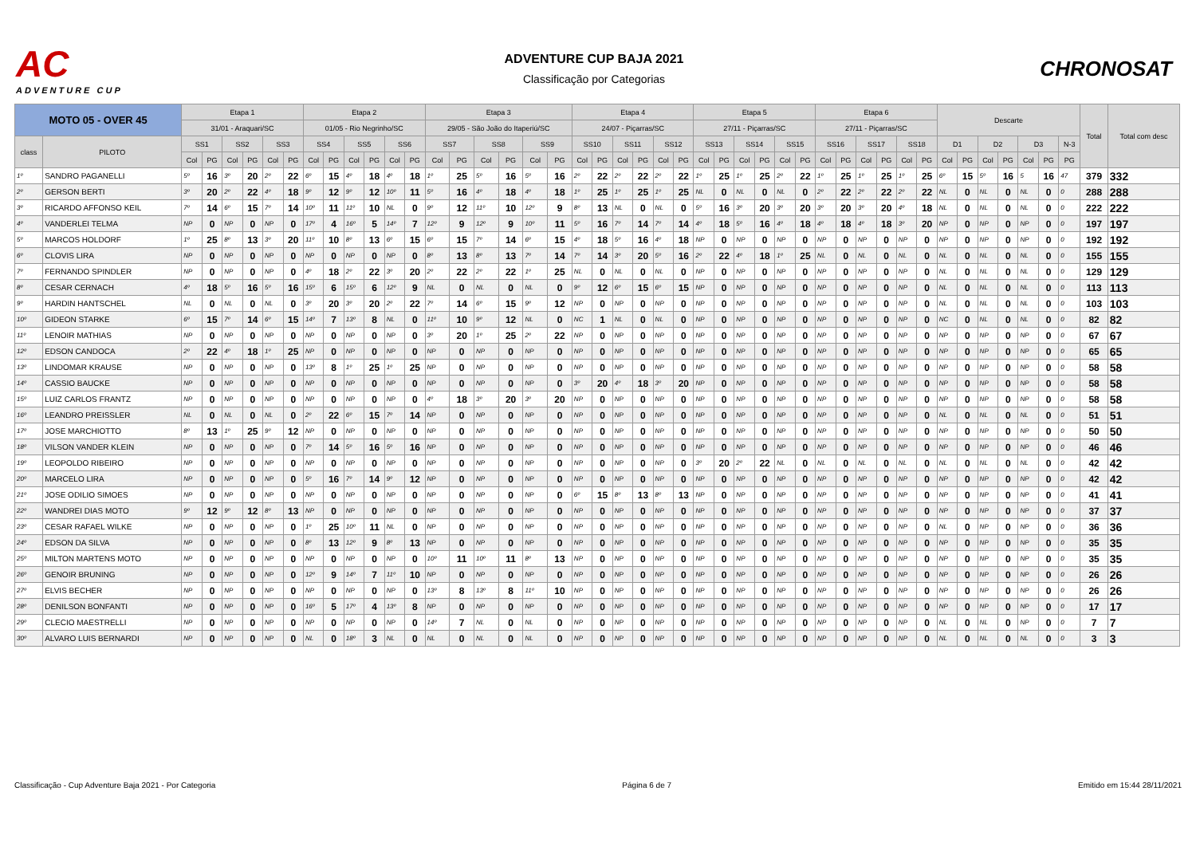AC
ADVENTURE CUP
ADVENTURE CUP BAJA 2021
Classificação por Categorias
CHRONOSAT
| MOTO 05 - OVER 45 | | Etapa 1 | | | | | | Etapa 2 | | | | | | Etapa 3 | | | | | | Etapa 4 | | | | | | Etapa 5 | | | | | | Etapa 6 | | | | | | Descarte | | | | | | | Total | Total com desc |
| --- | --- | --- | --- | --- | --- | --- | --- | --- | --- | --- | --- | --- | --- | --- | --- | --- | --- | --- | --- | --- | --- | --- | --- | --- | --- | --- | --- | --- | --- | --- | --- | --- | --- | --- | --- | --- | --- | --- | --- | --- | --- | --- | --- | --- | --- | --- |
| | | 31/01 - Araquari/SC | | | | | | 01/05 - Rio Negrinho/SC | | | | | | 29/05 - São João do Itaperiú/SC | | | | | | 24/07 - Piçarras/SC | | | | | | 27/11 - Piçarras/SC | | | | | | 27/11 - Piçarras/SC | | | | | | | | | | | | | | |
| class | PILOTO | SS1 | | SS2 | | SS3 | | SS4 | | SS5 | | SS6 | | SS7 | | SS8 | | SS9 | | SS10 | | SS11 | | SS12 | | SS13 | | SS14 | | SS15 | | SS16 | | SS17 | | SS18 | | D1 | | D2 | | D3 | | N-3 | | |
| | | Col | PG | Col | PG | Col | PG | Col | PG | Col | PG | Col | PG | Col | PG | Col | PG | Col | PG | Col | PG | Col | PG | Col | PG | Col | PG | Col | PG | Col | PG | Col | PG | Col | PG | Col | PG | Col | PG | Col | PG | Col | PG | PG | | |
| 1º | SANDRO PAGANELLI | 5º | 16 | 3º | 20 | 2º | 22 | 6º | 15 | 4º | 18 | 4º | 18 | 1º | 25 | 5º | 16 | 5º | 16 | 2º | 22 | 2º | 22 | 2º | 22 | 1º | 25 | 1º | 25 | 2º | 22 | 1º | 25 | 1º | 25 | 1º | 25 | 6º | 15 | 5º | 16 | 5 | 16 | 47 | 379 | 332 |
| 2º | GERSON BERTI | 3º | 20 | 2º | 22 | 4º | 18 | 9º | 12 | 9º | 12 | 10º | 11 | 5º | 16 | 4º | 18 | 4º | 18 | 1º | 25 | 1º | 25 | 1º | 25 | NL | 0 | NL | 0 | NL | 0 | 2º | 22 | 2º | 22 | 2º | 22 | NL | 0 | NL | 0 | NL | 0 | 0 | 288 | 288 |
| 3º | RICARDO AFFONSO KEIL | 7º | 14 | 6º | 15 | 7º | 14 | 10º | 11 | 11º | 10 | NL | 0 | 9º | 12 | 11º | 10 | 12º | 9 | 8º | 13 | NL | 0 | NL | 0 | 5º | 16 | 3º | 20 | 3º | 20 | 3º | 20 | 3º | 20 | 4º | 18 | NL | 0 | NL | 0 | NL | 0 | 0 | 222 | 222 |
| 4º | VANDERLEI TELMA | NP | 0 | NP | 0 | NP | 0 | 17º | 4 | 16º | 5 | 14º | 7 | 12º | 9 | 12º | 9 | 10º | 11 | 5º | 16 | 7º | 14 | 7º | 14 | 4º | 18 | 5º | 16 | 4º | 18 | 4º | 18 | 4º | 18 | 3º | 20 | NP | 0 | NP | 0 | NP | 0 | 0 | 197 | 197 |
| 5º | MARCOS HOLDORF | 1º | 25 | 8º | 13 | 3º | 20 | 11º | 10 | 8º | 13 | 6º | 15 | 6º | 15 | 7º | 14 | 6º | 15 | 4º | 18 | 5º | 16 | 4º | 18 | NP | 0 | NP | 0 | NP | 0 | NP | 0 | NP | 0 | NP | 0 | NP | 0 | NP | 0 | NP | 0 | 0 | 192 | 192 |
| 6º | CLOVIS LIRA | NP | 0 | NP | 0 | NP | 0 | NP | 0 | NP | 0 | NP | 0 | 8º | 13 | 8º | 13 | 7º | 14 | 7º | 14 | 3º | 20 | 5º | 16 | 2º | 22 | 4º | 18 | 1º | 25 | NL | 0 | NL | 0 | NL | 0 | NL | 0 | NL | 0 | NL | 0 | 0 | 155 | 155 |
| 7º | FERNANDO SPINDLER | NP | 0 | NP | 0 | NP | 0 | 4º | 18 | 2º | 22 | 3º | 20 | 2º | 22 | 2º | 22 | 1º | 25 | NL | 0 | NL | 0 | NL | 0 | NP | 0 | NP | 0 | NP | 0 | NP | 0 | NP | 0 | NP | 0 | NL | 0 | NL | 0 | NL | 0 | 0 | 129 | 129 |
| 8º | CESAR CERNACH | 4º | 18 | 5º | 16 | 5º | 16 | 15º | 6 | 15º | 6 | 12º | 9 | NL | 0 | NL | 0 | NL | 0 | 9º | 12 | 6º | 15 | 6º | 15 | NP | 0 | NP | 0 | NP | 0 | NP | 0 | NP | 0 | NP | 0 | NL | 0 | NL | 0 | NL | 0 | 0 | 113 | 113 |
| 9º | HARDIN HANTSCHEL | NL | 0 | NL | 0 | NL | 0 | 3º | 20 | 3º | 20 | 2º | 22 | 7º | 14 | 6º | 15 | 9º | 12 | NP | 0 | NP | 0 | NP | 0 | NP | 0 | NP | 0 | NP | 0 | NP | 0 | NP | 0 | NP | 0 | NL | 0 | NL | 0 | NL | 0 | 0 | 103 | 103 |
| 10º | GIDEON STARKE | 6º | 15 | 7º | 14 | 6º | 15 | 14º | 7 | 13º | 8 | NL | 0 | 11º | 10 | 9º | 12 | NL | 0 | NC | 1 | NL | 0 | NL | 0 | NP | 0 | NP | 0 | NP | 0 | NP | 0 | NP | 0 | NP | 0 | NC | 0 | NL | 0 | NL | 0 | 0 | 82 | 82 |
| 11º | LENOIR MATHIAS | NP | 0 | NP | 0 | NP | 0 | NP | 0 | NP | 0 | NP | 0 | 3º | 20 | 1º | 25 | 2º | 22 | NP | 0 | NP | 0 | NP | 0 | NP | 0 | NP | 0 | NP | 0 | NP | 0 | NP | 0 | NP | 0 | NP | 0 | NP | 0 | NP | 0 | 0 | 67 | 67 |
| 12º | EDSON CANDOCA | 2º | 22 | 4º | 18 | 1º | 25 | NP | 0 | NP | 0 | NP | 0 | NP | 0 | NP | 0 | NP | 0 | NP | 0 | NP | 0 | NP | 0 | NP | 0 | NP | 0 | NP | 0 | NP | 0 | NP | 0 | NP | 0 | NP | 0 | NP | 0 | NP | 0 | 0 | 65 | 65 |
| 13º | LINDOMAR KRAUSE | NP | 0 | NP | 0 | NP | 0 | 13º | 8 | 1º | 25 | 1º | 25 | NP | 0 | NP | 0 | NP | 0 | NP | 0 | NP | 0 | NP | 0 | NP | 0 | NP | 0 | NP | 0 | NP | 0 | NP | 0 | NP | 0 | NP | 0 | NP | 0 | NP | 0 | 0 | 58 | 58 |
| 14º | CASSIO BAUCKE | NP | 0 | NP | 0 | NP | 0 | NP | 0 | NP | 0 | NP | 0 | NP | 0 | NP | 0 | NP | 0 | 3º | 20 | 4º | 18 | 3º | 20 | NP | 0 | NP | 0 | NP | 0 | NP | 0 | NP | 0 | NP | 0 | NP | 0 | NP | 0 | NP | 0 | 0 | 58 | 58 |
| 15º | LUIZ CARLOS FRANTZ | NP | 0 | NP | 0 | NP | 0 | NP | 0 | NP | 0 | NP | 0 | 4º | 18 | 3º | 20 | 3º | 20 | NP | 0 | NP | 0 | NP | 0 | NP | 0 | NP | 0 | NP | 0 | NP | 0 | NP | 0 | NP | 0 | NP | 0 | NP | 0 | NP | 0 | 0 | 58 | 58 |
| 16º | LEANDRO PREISSLER | NL | 0 | NL | 0 | NL | 0 | 2º | 22 | 6º | 15 | 7º | 14 | NP | 0 | NP | 0 | NP | 0 | NP | 0 | NP | 0 | NP | 0 | NP | 0 | NP | 0 | NP | 0 | NP | 0 | NP | 0 | NP | 0 | NL | 0 | NL | 0 | NL | 0 | 0 | 51 | 51 |
| 17º | JOSE MARCHIOTTO | 8º | 13 | 1º | 25 | 9º | 12 | NP | 0 | NP | 0 | NP | 0 | NP | 0 | NP | 0 | NP | 0 | NP | 0 | NP | 0 | NP | 0 | NP | 0 | NP | 0 | NP | 0 | NP | 0 | NP | 0 | NP | 0 | NP | 0 | NP | 0 | NP | 0 | 0 | 50 | 50 |
| 18º | VILSON VANDER KLEIN | NP | 0 | NP | 0 | NP | 0 | 7º | 14 | 5º | 16 | 5º | 16 | NP | 0 | NP | 0 | NP | 0 | NP | 0 | NP | 0 | NP | 0 | NP | 0 | NP | 0 | NP | 0 | NP | 0 | NP | 0 | NP | 0 | NP | 0 | NP | 0 | NP | 0 | 0 | 46 | 46 |
| 19º | LEOPOLDO RIBEIRO | NP | 0 | NP | 0 | NP | 0 | NP | 0 | NP | 0 | NP | 0 | NP | 0 | NP | 0 | NP | 0 | NP | 0 | NP | 0 | NP | 0 | 3º | 20 | 2º | 22 | NL | 0 | NL | 0 | NL | 0 | NL | 0 | NL | 0 | NL | 0 | NL | 0 | 0 | 42 | 42 |
| 20º | MARCELO LIRA | NP | 0 | NP | 0 | NP | 0 | 5º | 16 | 7º | 14 | 9º | 12 | NP | 0 | NP | 0 | NP | 0 | NP | 0 | NP | 0 | NP | 0 | NP | 0 | NP | 0 | NP | 0 | NP | 0 | NP | 0 | NP | 0 | NP | 0 | NP | 0 | NP | 0 | 0 | 42 | 42 |
| 21º | JOSE ODILIO SIMOES | NP | 0 | NP | 0 | NP | 0 | NP | 0 | NP | 0 | NP | 0 | NP | 0 | NP | 0 | NP | 0 | 6º | 15 | 8º | 13 | 8º | 13 | NP | 0 | NP | 0 | NP | 0 | NP | 0 | NP | 0 | NP | 0 | NP | 0 | NP | 0 | NP | 0 | 0 | 41 | 41 |
| 22º | WANDREI DIAS MOTO | 9º | 12 | 9º | 12 | 8º | 13 | NP | 0 | NP | 0 | NP | 0 | NP | 0 | NP | 0 | NP | 0 | NP | 0 | NP | 0 | NP | 0 | NP | 0 | NP | 0 | NP | 0 | NP | 0 | NP | 0 | NP | 0 | NP | 0 | NP | 0 | NP | 0 | 0 | 37 | 37 |
| 23º | CESAR RAFAEL WILKE | NP | 0 | NP | 0 | NP | 0 | 1º | 25 | 10º | 11 | NL | 0 | NP | 0 | NP | 0 | NP | 0 | NP | 0 | NP | 0 | NP | 0 | NP | 0 | NP | 0 | NP | 0 | NP | 0 | NP | 0 | NP | 0 | NL | 0 | NP | 0 | NP | 0 | 0 | 36 | 36 |
| 24º | EDSON DA SILVA | NP | 0 | NP | 0 | NP | 0 | 8º | 13 | 12º | 9 | 8º | 13 | NP | 0 | NP | 0 | NP | 0 | NP | 0 | NP | 0 | NP | 0 | NP | 0 | NP | 0 | NP | 0 | NP | 0 | NP | 0 | NP | 0 | NP | 0 | NP | 0 | NP | 0 | 0 | 35 | 35 |
| 25º | MILTON MARTENS MOTO | NP | 0 | NP | 0 | NP | 0 | NP | 0 | NP | 0 | NP | 0 | 10º | 11 | 10º | 11 | 8º | 13 | NP | 0 | NP | 0 | NP | 0 | NP | 0 | NP | 0 | NP | 0 | NP | 0 | NP | 0 | NP | 0 | NP | 0 | NP | 0 | NP | 0 | 0 | 35 | 35 |
| 26º | GENOIR BRUNING | NP | 0 | NP | 0 | NP | 0 | 12º | 9 | 14º | 7 | 11º | 10 | NP | 0 | NP | 0 | NP | 0 | NP | 0 | NP | 0 | NP | 0 | NP | 0 | NP | 0 | NP | 0 | NP | 0 | NP | 0 | NP | 0 | NP | 0 | NP | 0 | NP | 0 | 0 | 26 | 26 |
| 27º | ELVIS BECHER | NP | 0 | NP | 0 | NP | 0 | NP | 0 | NP | 0 | NP | 0 | 13º | 8 | 13º | 8 | 11º | 10 | NP | 0 | NP | 0 | NP | 0 | NP | 0 | NP | 0 | NP | 0 | NP | 0 | NP | 0 | NP | 0 | NP | 0 | NP | 0 | NP | 0 | 0 | 26 | 26 |
| 28º | DENILSON BONFANTI | NP | 0 | NP | 0 | NP | 0 | 16º | 5 | 17º | 4 | 13º | 8 | NP | 0 | NP | 0 | NP | 0 | NP | 0 | NP | 0 | NP | 0 | NP | 0 | NP | 0 | NP | 0 | NP | 0 | NP | 0 | NP | 0 | NP | 0 | NP | 0 | NP | 0 | 0 | 17 | 17 |
| 29º | CLECIO MAESTRELLI | NP | 0 | NP | 0 | NP | 0 | NP | 0 | NP | 0 | NP | 0 | 14º | 7 | NL | 0 | NL | 0 | NP | 0 | NP | 0 | NP | 0 | NP | 0 | NP | 0 | NP | 0 | NP | 0 | NP | 0 | NP | 0 | NL | 0 | NL | 0 | NP | 0 | 0 | 7 | 7 |
| 30º | ALVARO LUIS BERNARDI | NP | 0 | NP | 0 | NP | 0 | NL | 0 | 18º | 3 | NL | 0 | NL | 0 | NL | 0 | NL | 0 | NP | 0 | NP | 0 | NP | 0 | NP | 0 | NP | 0 | NP | 0 | NP | 0 | NP | 0 | NP | 0 | NL | 0 | NL | 0 | NL | 0 | 0 | 3 | 3 |
Classificação - Cup Adventure Baja 2021 - Por Categoria Página 6 de 7 Emitido em 15:44 28/11/2021